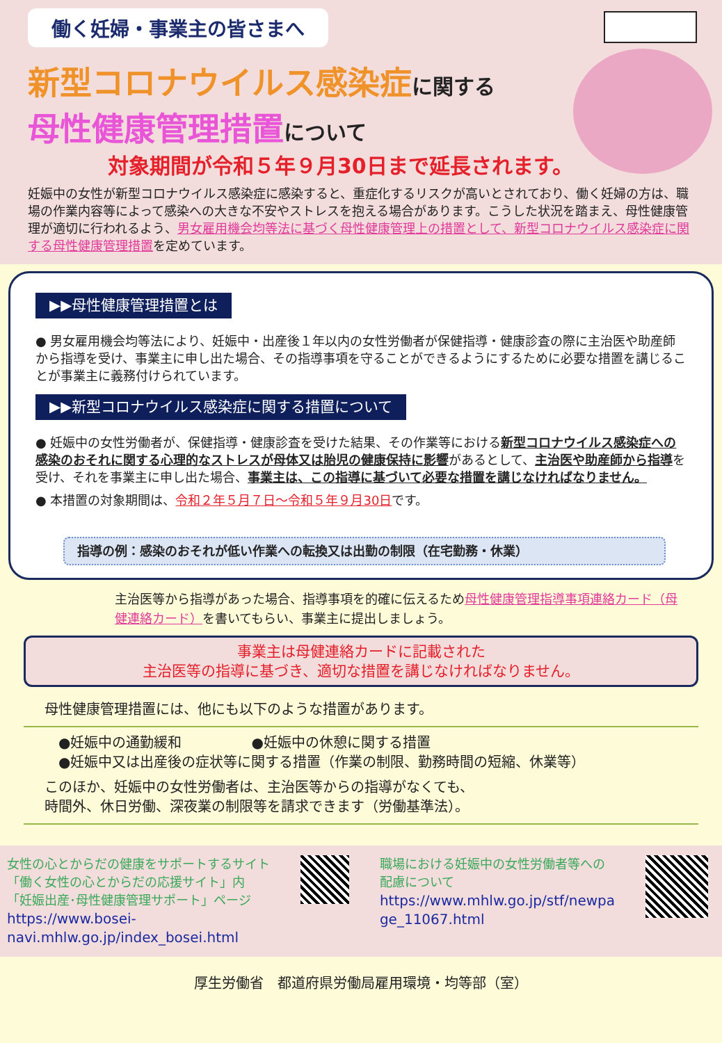働く妊婦・事業主の皆さまへ
新型コロナウイルス感染症に関する
母性健康管理措置について
対象期間が令和５年９月30日まで延長されます。
妊娠中の女性が新型コロナウイルス感染症に感染すると、重症化するリスクが高いとされており、働く妊婦の方は、職場の作業内容等によって感染への大きな不安やストレスを抱える場合があります。こうした状況を踏まえ、母性健康管理が適切に行われるよう、男女雇用機会均等法に基づく母性健康管理上の措置として、新型コロナウイルス感染症に関する母性健康管理措置を定めています。
▶▶母性健康管理措置とは
● 男女雇用機会均等法により、妊娠中・出産後１年以内の女性労働者が保健指導・健康診査の際に主治医や助産師から指導を受け、事業主に申し出た場合、その指導事項を守ることができるようにするために必要な措置を講じることが事業主に義務付けられています。
▶▶新型コロナウイルス感染症に関する措置について
● 妊娠中の女性労働者が、保健指導・健康診査を受けた結果、その作業等における新型コロナウイルス感染症への感染のおそれに関する心理的なストレスが母体又は胎児の健康保持に影響があるとして、主治医や助産師から指導を受け、それを事業主に申し出た場合、事業主は、この指導に基づいて必要な措置を講じなければなりません。
● 本措置の対象期間は、令和２年５月７日～令和５年９月30日です。
指導の例：感染のおそれが低い作業への転換又は出勤の制限（在宅勤務・休業）
主治医等から指導があった場合、指導事項を的確に伝えるため母性健康管理指導事項連絡カード（母健連絡カード）を書いてもらい、事業主に提出しましょう。
事業主は母健連絡カードに記載された
主治医等の指導に基づき、適切な措置を講じなければなりません。
母性健康管理措置には、他にも以下のような措置があります。
●妊娠中の通勤緩和　　　　　●妊娠中の休憩に関する措置
●妊娠中又は出産後の症状等に関する措置（作業の制限、勤務時間の短縮、休業等）
このほか、妊娠中の女性労働者は、主治医等からの指導がなくても、
時間外、休日労働、深夜業の制限等を請求できます（労働基準法）。
女性の心とからだの健康をサポートするサイト
「働く女性の心とからだの応援サイト」内
「妊娠出産･母性健康管理サポート」ページ
https://www.bosei-
navi.mhlw.go.jp/index_bosei.html
職場における妊娠中の女性労働者等への
配慮について
https://www.mhlw.go.jp/stf/newpa
ge_11067.html
厚生労働省　都道府県労働局雇用環境・均等部（室）